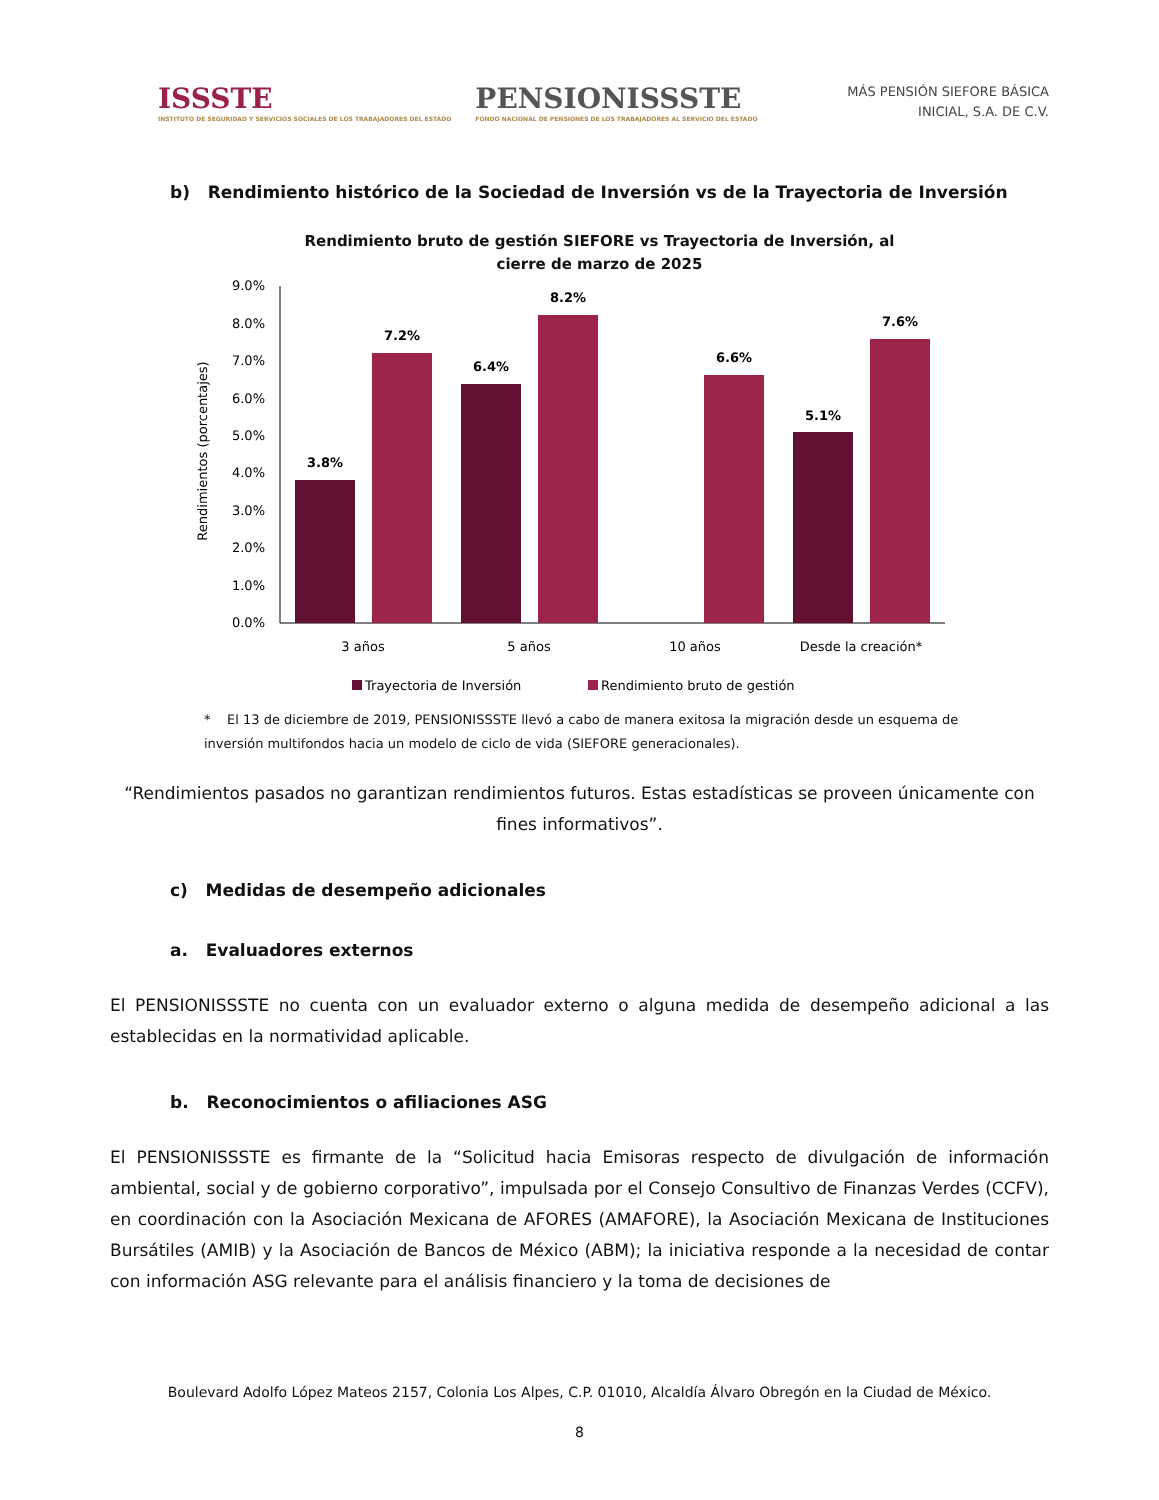ISSSTE
INSTITUTO DE SEGURIDAD Y SERVICIOS SOCIALES DE LOS TRABAJADORES DEL ESTADO
PENSIONISSSTE
FONDO NACIONAL DE PENSIONES DE LOS TRABAJADORES AL SERVICIO DEL ESTADO
MÁS PENSIÓN SIEFORE BÁSICA
INICIAL, S.A. DE C.V.
b) Rendimiento histórico de la Sociedad de Inversión vs de la Trayectoria de Inversión
Rendimiento bruto de gestión SIEFORE vs Trayectoria de Inversión, al
cierre de marzo de 2025
Rendimientos (porcentajes)
9.0%
8.0%
7.0%
6.0%
5.0%
4.0%
3.0%
2.0%
1.0%
0.0%
3.8%
7.2%
6.4%
8.2%
6.6%
5.1%
7.6%
3 años
5 años
10 años
Desde la creación*
Trayectoria de Inversión
Rendimiento bruto de gestión
* El 13 de diciembre de 2019, PENSIONISSSTE llevó a cabo de manera exitosa la migración desde un esquema de inversión multifondos hacia un modelo de ciclo de vida (SIEFORE generacionales).
“Rendimientos pasados no garantizan rendimientos futuros. Estas estadísticas se proveen únicamente con fines informativos”.
c) Medidas de desempeño adicionales
a. Evaluadores externos
El PENSIONISSSTE no cuenta con un evaluador externo o alguna medida de desempeño adicional a las establecidas en la normatividad aplicable.
b. Reconocimientos o afiliaciones ASG
El PENSIONISSSTE es firmante de la “Solicitud hacia Emisoras respecto de divulgación de información ambiental, social y de gobierno corporativo”, impulsada por el Consejo Consultivo de Finanzas Verdes (CCFV), en coordinación con la Asociación Mexicana de AFORES (AMAFORE), la Asociación Mexicana de Instituciones Bursátiles (AMIB) y la Asociación de Bancos de México (ABM); la iniciativa responde a la necesidad de contar con información ASG relevante para el análisis financiero y la toma de decisiones de
Boulevard Adolfo López Mateos 2157, Colonia Los Alpes, C.P. 01010, Alcaldía Álvaro Obregón en la Ciudad de México.
8